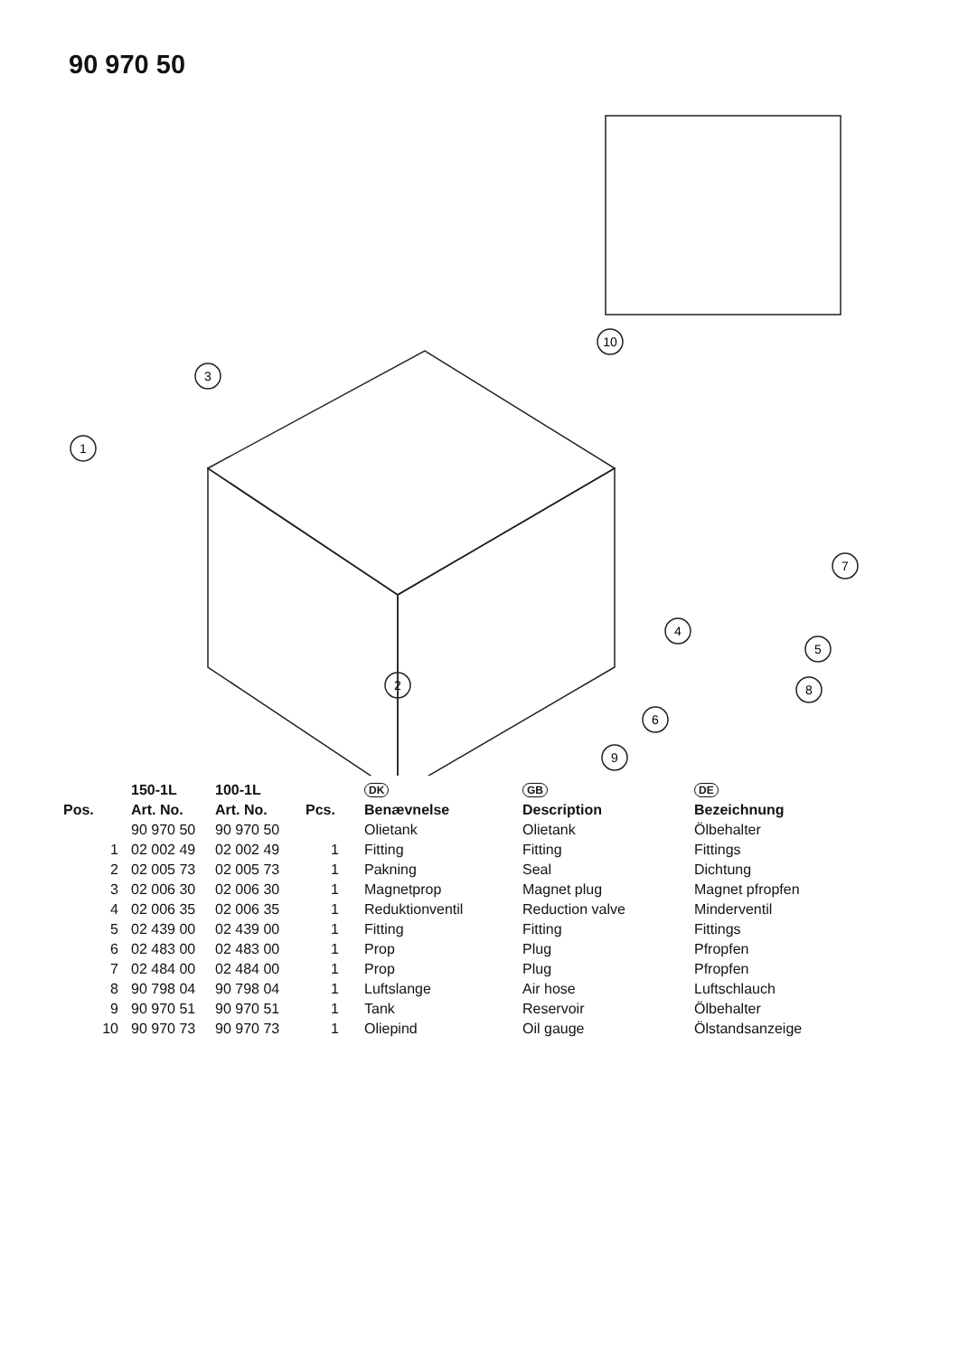90 970 50
1
3
7
4
5
6
2
9
8
10
| | 150-1L | 100-1L | | DK | GB | DE |
| --- | --- | --- | --- | --- | --- | --- |
| Pos. | Art. No. | Art. No. | Pcs. | Benævnelse | Description | Bezeichnung |
| | 90 970 50 | 90 970 50 | | Olietank | Olietank | Ölbehalter |
| 1 | 02 002 49 | 02 002 49 | 1 | Fitting | Fitting | Fittings |
| 2 | 02 005 73 | 02 005 73 | 1 | Pakning | Seal | Dichtung |
| 3 | 02 006 30 | 02 006 30 | 1 | Magnetprop | Magnet plug | Magnet pfropfen |
| 4 | 02 006 35 | 02 006 35 | 1 | Reduktionventil | Reduction valve | Minderventil |
| 5 | 02 439 00 | 02 439 00 | 1 | Fitting | Fitting | Fittings |
| 6 | 02 483 00 | 02 483 00 | 1 | Prop | Plug | Pfropfen |
| 7 | 02 484 00 | 02 484 00 | 1 | Prop | Plug | Pfropfen |
| 8 | 90 798 04 | 90 798 04 | 1 | Luftslange | Air hose | Luftschlauch |
| 9 | 90 970 51 | 90 970 51 | 1 | Tank | Reservoir | Ölbehalter |
| 10 | 90 970 73 | 90 970 73 | 1 | Oliepind | Oil gauge | Ölstandsanzeige |